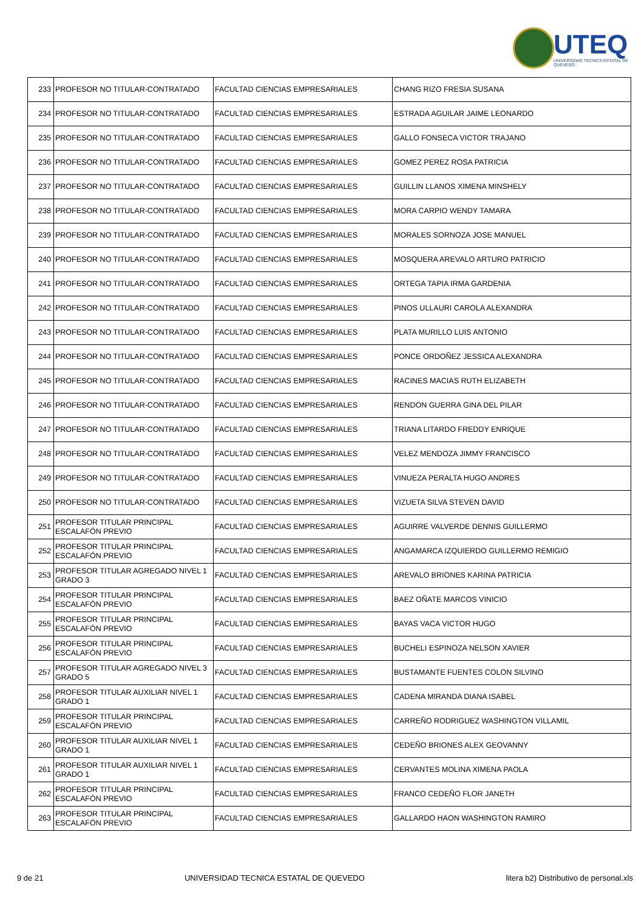UTEQ
UNIVERSIDAD TECNICA ESTATAL DE QUEVEDO
| 233 | PROFESOR NO TITULAR-CONTRATADO | FACULTAD CIENCIAS EMPRESARIALES | CHANG RIZO FRESIA SUSANA |
| 234 | PROFESOR NO TITULAR-CONTRATADO | FACULTAD CIENCIAS EMPRESARIALES | ESTRADA AGUILAR JAIME LEONARDO |
| 235 | PROFESOR NO TITULAR-CONTRATADO | FACULTAD CIENCIAS EMPRESARIALES | GALLO FONSECA VICTOR TRAJANO |
| 236 | PROFESOR NO TITULAR-CONTRATADO | FACULTAD CIENCIAS EMPRESARIALES | GOMEZ PEREZ ROSA PATRICIA |
| 237 | PROFESOR NO TITULAR-CONTRATADO | FACULTAD CIENCIAS EMPRESARIALES | GUILLIN LLANOS XIMENA MINSHELY |
| 238 | PROFESOR NO TITULAR-CONTRATADO | FACULTAD CIENCIAS EMPRESARIALES | MORA CARPIO WENDY TAMARA |
| 239 | PROFESOR NO TITULAR-CONTRATADO | FACULTAD CIENCIAS EMPRESARIALES | MORALES SORNOZA JOSE MANUEL |
| 240 | PROFESOR NO TITULAR-CONTRATADO | FACULTAD CIENCIAS EMPRESARIALES | MOSQUERA AREVALO ARTURO PATRICIO |
| 241 | PROFESOR NO TITULAR-CONTRATADO | FACULTAD CIENCIAS EMPRESARIALES | ORTEGA TAPIA IRMA GARDENIA |
| 242 | PROFESOR NO TITULAR-CONTRATADO | FACULTAD CIENCIAS EMPRESARIALES | PINOS ULLAURI CAROLA ALEXANDRA |
| 243 | PROFESOR NO TITULAR-CONTRATADO | FACULTAD CIENCIAS EMPRESARIALES | PLATA MURILLO LUIS ANTONIO |
| 244 | PROFESOR NO TITULAR-CONTRATADO | FACULTAD CIENCIAS EMPRESARIALES | PONCE ORDOÑEZ JESSICA ALEXANDRA |
| 245 | PROFESOR NO TITULAR-CONTRATADO | FACULTAD CIENCIAS EMPRESARIALES | RACINES MACIAS RUTH ELIZABETH |
| 246 | PROFESOR NO TITULAR-CONTRATADO | FACULTAD CIENCIAS EMPRESARIALES | RENDON GUERRA GINA DEL PILAR |
| 247 | PROFESOR NO TITULAR-CONTRATADO | FACULTAD CIENCIAS EMPRESARIALES | TRIANA LITARDO FREDDY ENRIQUE |
| 248 | PROFESOR NO TITULAR-CONTRATADO | FACULTAD CIENCIAS EMPRESARIALES | VELEZ MENDOZA JIMMY FRANCISCO |
| 249 | PROFESOR NO TITULAR-CONTRATADO | FACULTAD CIENCIAS EMPRESARIALES | VINUEZA PERALTA HUGO ANDRES |
| 250 | PROFESOR NO TITULAR-CONTRATADO | FACULTAD CIENCIAS EMPRESARIALES | VIZUETA SILVA STEVEN DAVID |
| 251 | PROFESOR TITULAR PRINCIPAL ESCALAFÓN PREVIO | FACULTAD CIENCIAS EMPRESARIALES | AGUIRRE VALVERDE DENNIS GUILLERMO |
| 252 | PROFESOR TITULAR PRINCIPAL ESCALAFÓN PREVIO | FACULTAD CIENCIAS EMPRESARIALES | ANGAMARCA IZQUIERDO GUILLERMO REMIGIO |
| 253 | PROFESOR TITULAR AGREGADO NIVEL 1 GRADO 3 | FACULTAD CIENCIAS EMPRESARIALES | AREVALO BRIONES KARINA PATRICIA |
| 254 | PROFESOR TITULAR PRINCIPAL ESCALAFÓN PREVIO | FACULTAD CIENCIAS EMPRESARIALES | BAEZ OÑATE MARCOS VINICIO |
| 255 | PROFESOR TITULAR PRINCIPAL ESCALAFÓN PREVIO | FACULTAD CIENCIAS EMPRESARIALES | BAYAS VACA VICTOR HUGO |
| 256 | PROFESOR TITULAR PRINCIPAL ESCALAFÓN PREVIO | FACULTAD CIENCIAS EMPRESARIALES | BUCHELI ESPINOZA NELSON XAVIER |
| 257 | PROFESOR TITULAR AGREGADO NIVEL 3 GRADO 5 | FACULTAD CIENCIAS EMPRESARIALES | BUSTAMANTE FUENTES COLON SILVINO |
| 258 | PROFESOR TITULAR AUXILIAR NIVEL 1 GRADO 1 | FACULTAD CIENCIAS EMPRESARIALES | CADENA MIRANDA DIANA ISABEL |
| 259 | PROFESOR TITULAR PRINCIPAL ESCALAFÓN PREVIO | FACULTAD CIENCIAS EMPRESARIALES | CARREÑO RODRIGUEZ WASHINGTON VILLAMIL |
| 260 | PROFESOR TITULAR AUXILIAR NIVEL 1 GRADO 1 | FACULTAD CIENCIAS EMPRESARIALES | CEDEÑO BRIONES ALEX GEOVANNY |
| 261 | PROFESOR TITULAR AUXILIAR NIVEL 1 GRADO 1 | FACULTAD CIENCIAS EMPRESARIALES | CERVANTES MOLINA XIMENA PAOLA |
| 262 | PROFESOR TITULAR PRINCIPAL ESCALAFÓN PREVIO | FACULTAD CIENCIAS EMPRESARIALES | FRANCO CEDEÑO FLOR JANETH |
| 263 | PROFESOR TITULAR PRINCIPAL ESCALAFÓN PREVIO | FACULTAD CIENCIAS EMPRESARIALES | GALLARDO HAON WASHINGTON RAMIRO |
9 de 21 UNIVERSIDAD TECNICA ESTATAL DE QUEVEDO litera b2) Distributivo de personal.xls